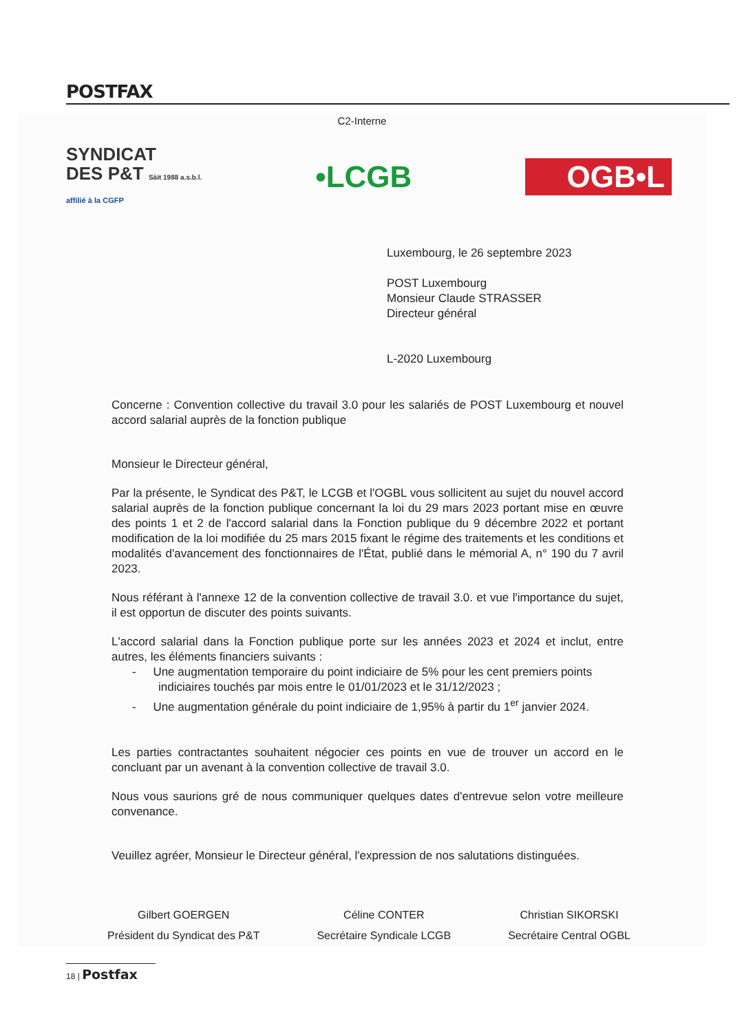POSTFAX
C2-Interne
SYNDICAT
DES P&T Säit 1988 a.s.b.l.
affilié à la CGFP
•LCGB OGB•L
Luxembourg, le 26 septembre 2023
POST Luxembourg
Monsieur Claude STRASSER
Directeur général
L-2020 Luxembourg
Concerne : Convention collective du travail 3.0 pour les salariés de POST Luxembourg et nouvel accord salarial auprès de la fonction publique
Monsieur le Directeur général,
Par la présente, le Syndicat des P&T, le LCGB et l'OGBL vous sollicitent au sujet du nouvel accord salarial auprès de la fonction publique concernant la loi du 29 mars 2023 portant mise en œuvre des points 1 et 2 de l'accord salarial dans la Fonction publique du 9 décembre 2022 et portant modification de la loi modifiée du 25 mars 2015 fixant le régime des traitements et les conditions et modalités d'avancement des fonctionnaires de l'État, publié dans le mémorial A, n° 190 du 7 avril 2023.
Nous référant à l'annexe 12 de la convention collective de travail 3.0. et vue l'importance du sujet, il est opportun de discuter des points suivants.
L'accord salarial dans la Fonction publique porte sur les années 2023 et 2024 et inclut, entre autres, les éléments financiers suivants :
- Une augmentation temporaire du point indiciaire de 5% pour les cent premiers points
indiciaires touchés par mois entre le 01/01/2023 et le 31/12/2023 ;
- Une augmentation générale du point indiciaire de 1,95% à partir du 1<sup>er</sup> janvier 2024.
Les parties contractantes souhaitent négocier ces points en vue de trouver un accord en le concluant par un avenant à la convention collective de travail 3.0.
Nous vous saurions gré de nous communiquer quelques dates d'entrevue selon votre meilleure convenance.
Veuillez agréer, Monsieur le Directeur général, l'expression de nos salutations distinguées.
Gilbert GOERGEN
Président du Syndicat des P&T
Céline CONTER
Secrétaire Syndicale LCGB
Christian SIKORSKI
Secrétaire Central OGBL
18 | Postfax